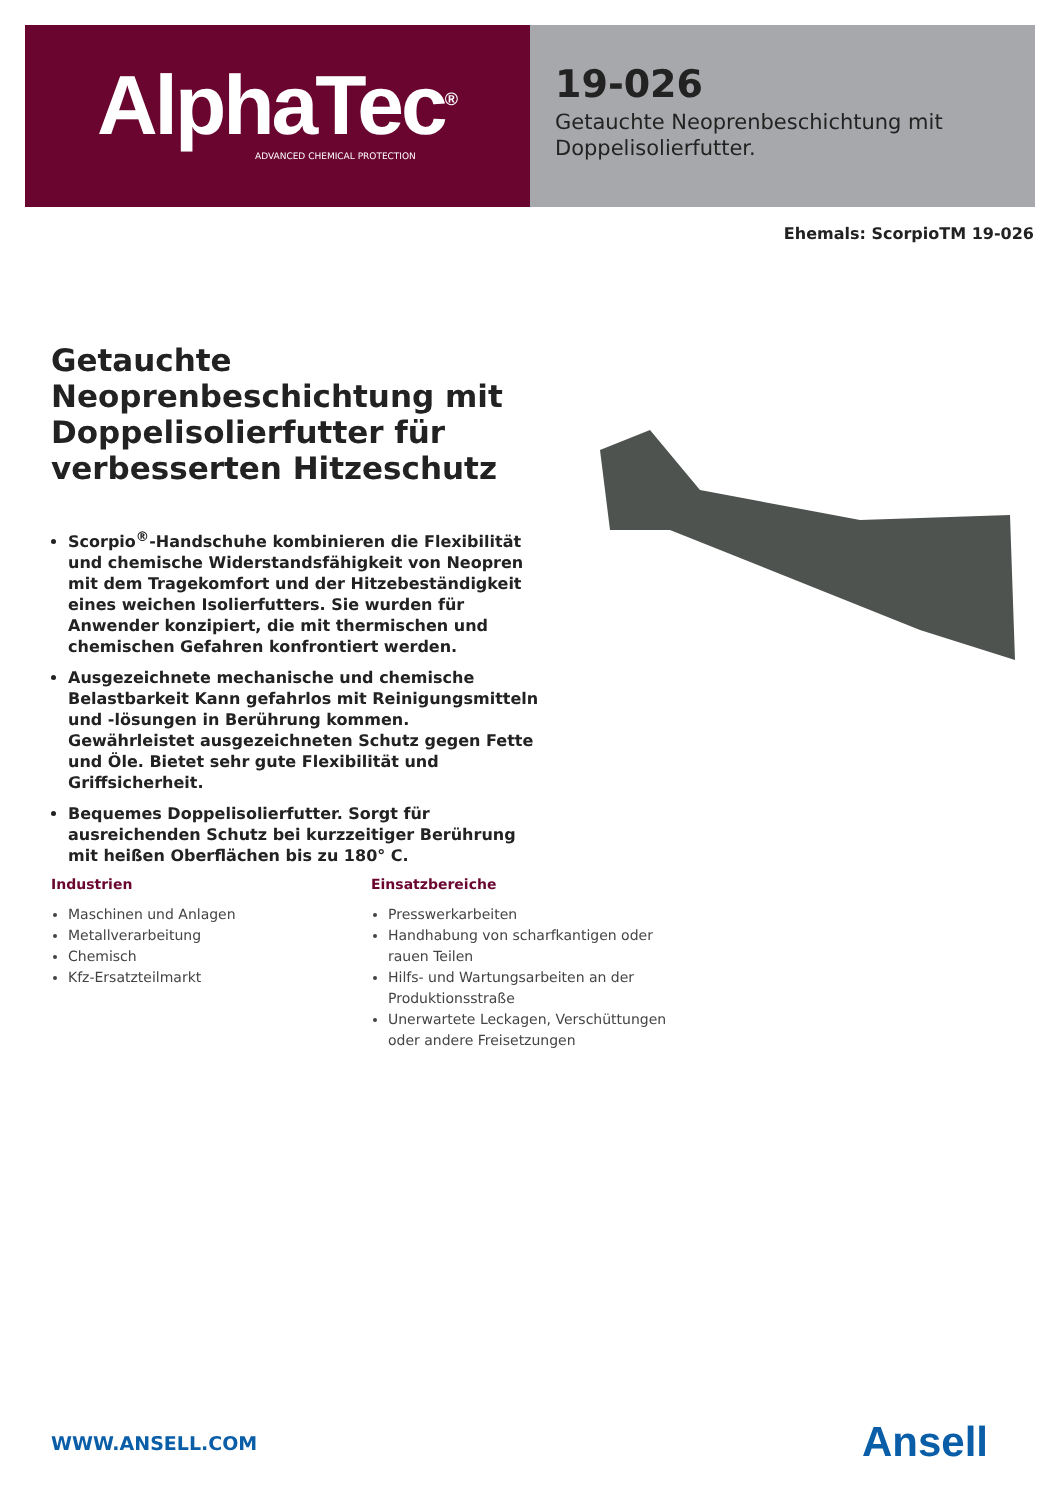AlphaTec<sup>®</sup>
ADVANCED CHEMICAL PROTECTION
19-026
Getauchte Neoprenbeschichtung mit Doppelisolierfutter.
Ehemals: ScorpioTM 19-026
Getauchte Neoprenbeschichtung mit Doppelisolierfutter für verbesserten Hitzeschutz
Scorpio<sup>®</sup>-Handschuhe kombinieren die Flexibilität und chemische Widerstandsfähigkeit von Neopren mit dem Tragekomfort und der Hitzebeständigkeit eines weichen Isolierfutters. Sie wurden für Anwender konzipiert, die mit thermischen und chemischen Gefahren konfrontiert werden.
Ausgezeichnete mechanische und chemische Belastbarkeit Kann gefahrlos mit Reinigungsmitteln und -lösungen in Berührung kommen. Gewährleistet ausgezeichneten Schutz gegen Fette und Öle. Bietet sehr gute Flexibilität und Griffsicherheit.
Bequemes Doppelisolierfutter. Sorgt für ausreichenden Schutz bei kurzzeitiger Berührung mit heißen Oberflächen bis zu 180° C.
Industrien
Maschinen und Anlagen
Metallverarbeitung
Chemisch
Kfz-Ersatzteilmarkt
Einsatzbereiche
Presswerkarbeiten
Handhabung von scharfkantigen oder rauen Teilen
Hilfs- und Wartungsarbeiten an der Produktionsstraße
Unerwartete Leckagen, Verschüttungen oder andere Freisetzungen
WWW.ANSELL.COM Ansell